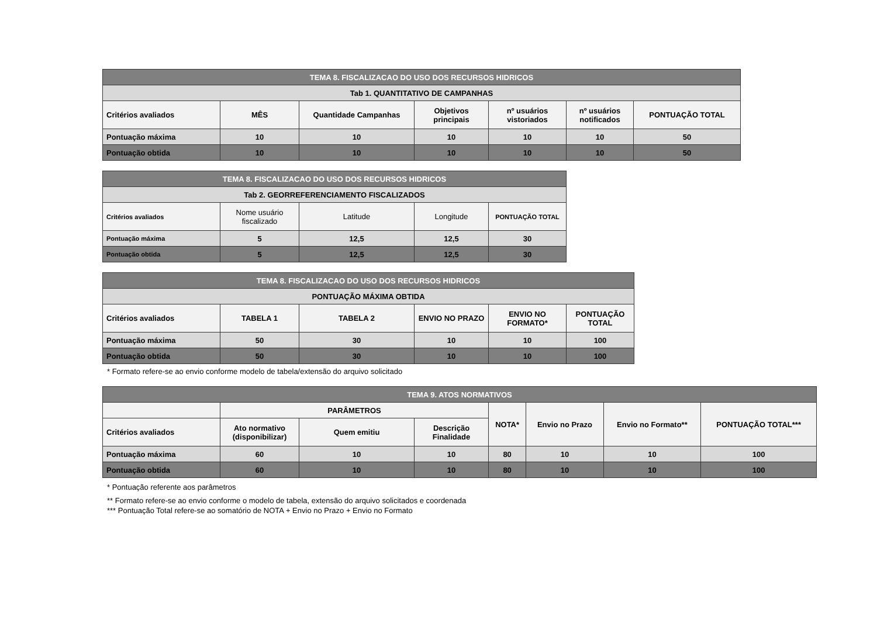| TEMA 8. FISCALIZACAO DO USO DOS RECURSOS HIDRICOS | | | | | | |
| --- | --- | --- | --- | --- | --- | --- |
| Tab 1. QUANTITATIVO DE CAMPANHAS | | | | | | |
| Critérios avaliados | MÊS | Quantidade Campanhas | Objetivos principais | nº usuários vistoriados | nº usuários notificados | PONTUAÇÃO TOTAL |
| Pontuação máxima | 10 | 10 | 10 | 10 | 10 | 50 |
| Pontuação obtida | 10 | 10 | 10 | 10 | 10 | 50 |
| TEMA 8. FISCALIZACAO DO USO DOS RECURSOS HIDRICOS | | | | |
| --- | --- | --- | --- | --- |
| Tab 2. GEORREFERENCIAMENTO FISCALIZADOS | | | | |
| Critérios avaliados | Nome usuário fiscalizado | Latitude | Longitude | PONTUAÇÃO TOTAL |
| Pontuação máxima | 5 | 12,5 | 12,5 | 30 |
| Pontuação obtida | 5 | 12,5 | 12,5 | 30 |
| TEMA 8. FISCALIZACAO DO USO DOS RECURSOS HIDRICOS | | | | | |
| --- | --- | --- | --- | --- | --- |
| PONTUAÇÃO MÁXIMA OBTIDA | | | | | |
| Critérios avaliados | TABELA 1 | TABELA 2 | ENVIO NO PRAZO | ENVIO NO FORMATO* | PONTUAÇÃO TOTAL |
| Pontuação máxima | 50 | 30 | 10 | 10 | 100 |
| Pontuação obtida | 50 | 30 | 10 | 10 | 100 |
* Formato refere-se ao envio conforme modelo de tabela/extensão do arquivo solicitado
| TEMA 9. ATOS NORMATIVOS | | | | | | | |
| --- | --- | --- | --- | --- | --- | --- | --- |
| | PARÂMETROS | | | NOTA* | Envio no Prazo | Envio no Formato** | PONTUAÇÃO TOTAL*** |
| Critérios avaliados | Ato normativo (disponibilizar) | Quem emitiu | Descrição Finalidade | | | | |
| Pontuação máxima | 60 | 10 | 10 | 80 | 10 | 10 | 100 |
| Pontuação obtida | 60 | 10 | 10 | 80 | 10 | 10 | 100 |
* Pontuação referente aos parâmetros
** Formato refere-se ao envio conforme o modelo de tabela, extensão do arquivo solicitados e coordenada
*** Pontuação Total refere-se ao somatório de NOTA + Envio no Prazo + Envio no Formato